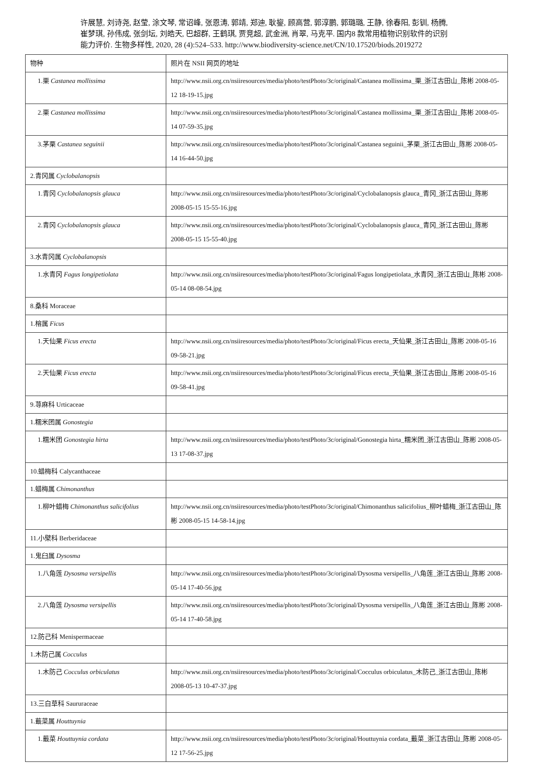许展慧, 刘诗尧, 赵莹, 涂文琴, 常诏峰, 张恩涛, 郭靖, 郑迪, 耿鋆, 顾高营, 郭淳鹏, 郭璐璐, 王静, 徐春阳, 彭钏, 杨腾, 崔梦琪, 孙伟成, 张剑坛, 刘皓天, 巴超群, 王鹤琪, 贾竞超, 武金洲, 肖翠, 马克平. 国内8 款常用植物识别软件的识别能力评价. 生物多样性, 2020, 28 (4):524–533. http://www.biodiversity-science.net/CN/10.17520/biods.2019272
| 物种 | 照片在 NSII 网页的地址 |
| --- | --- |
| 1.栗 Castanea mollissima | http://www.nsii.org.cn/nsiiresources/media/photo/testPhoto/3c/original/Castanea mollissima_栗_浙江古田山_陈彬 2008-05-12 18-19-15.jpg |
| 2.栗 Castanea mollissima | http://www.nsii.org.cn/nsiiresources/media/photo/testPhoto/3c/original/Castanea mollissima_栗_浙江古田山_陈彬 2008-05-14 07-59-35.jpg |
| 3.茅栗 Castanea seguinii | http://www.nsii.org.cn/nsiiresources/media/photo/testPhoto/3c/original/Castanea seguinii_茅栗_浙江古田山_陈彬 2008-05-14 16-44-50.jpg |
| 2.青冈属 Cyclobalanopsis | |
| 1.青冈 Cyclobalanopsis glauca | http://www.nsii.org.cn/nsiiresources/media/photo/testPhoto/3c/original/Cyclobalanopsis glauca_青冈_浙江古田山_陈彬 2008-05-15 15-55-16.jpg |
| 2.青冈 Cyclobalanopsis glauca | http://www.nsii.org.cn/nsiiresources/media/photo/testPhoto/3c/original/Cyclobalanopsis glauca_青冈_浙江古田山_陈彬 2008-05-15 15-55-40.jpg |
| 3.水青冈属 Cyclobalanopsis | |
| 1.水青冈 Fagus longipetiolata | http://www.nsii.org.cn/nsiiresources/media/photo/testPhoto/3c/original/Fagus longipetiolata_水青冈_浙江古田山_陈彬 2008-05-14 08-08-54.jpg |
| 8.桑科 Moraceae | |
| 1.榕属 Ficus | |
| 1.天仙果 Ficus erecta | http://www.nsii.org.cn/nsiiresources/media/photo/testPhoto/3c/original/Ficus erecta_天仙果_浙江古田山_陈彬 2008-05-16 09-58-21.jpg |
| 2.天仙果 Ficus erecta | http://www.nsii.org.cn/nsiiresources/media/photo/testPhoto/3c/original/Ficus erecta_天仙果_浙江古田山_陈彬 2008-05-16 09-58-41.jpg |
| 9.荨麻科 Urticaceae | |
| 1.糯米团属 Gonostegia | |
| 1.糯米团 Gonostegia hirta | http://www.nsii.org.cn/nsiiresources/media/photo/testPhoto/3c/original/Gonostegia hirta_糯米团_浙江古田山_陈彬 2008-05-13 17-08-37.jpg |
| 10.蜡梅科 Calycanthaceae | |
| 1.蜡梅属 Chimonanthus | |
| 1.柳叶蜡梅 Chimonanthus salicifolius | http://www.nsii.org.cn/nsiiresources/media/photo/testPhoto/3c/original/Chimonanthus salicifolius_柳叶蜡梅_浙江古田山_陈彬 2008-05-15 14-58-14.jpg |
| 11.小檗科 Berberidaceae | |
| 1.鬼臼属 Dysosma | |
| 1.八角莲 Dysosma versipellis | http://www.nsii.org.cn/nsiiresources/media/photo/testPhoto/3c/original/Dysosma versipellis_八角莲_浙江古田山_陈彬 2008-05-14 17-40-56.jpg |
| 2.八角莲 Dysosma versipellis | http://www.nsii.org.cn/nsiiresources/media/photo/testPhoto/3c/original/Dysosma versipellis_八角莲_浙江古田山_陈彬 2008-05-14 17-40-58.jpg |
| 12.防己科 Menispermaceae | |
| 1.木防己属 Cocculus | |
| 1.木防己 Cocculus orbiculatus | http://www.nsii.org.cn/nsiiresources/media/photo/testPhoto/3c/original/Cocculus orbiculatus_木防己_浙江古田山_陈彬 2008-05-13 10-47-37.jpg |
| 13.三白草科 Saururaceae | |
| 1.蕺菜属 Houttuynia | |
| 1.蕺菜 Houttuynia cordata | http://www.nsii.org.cn/nsiiresources/media/photo/testPhoto/3c/original/Houttuynia cordata_蕺菜_浙江古田山_陈彬 2008-05-12 17-56-25.jpg |